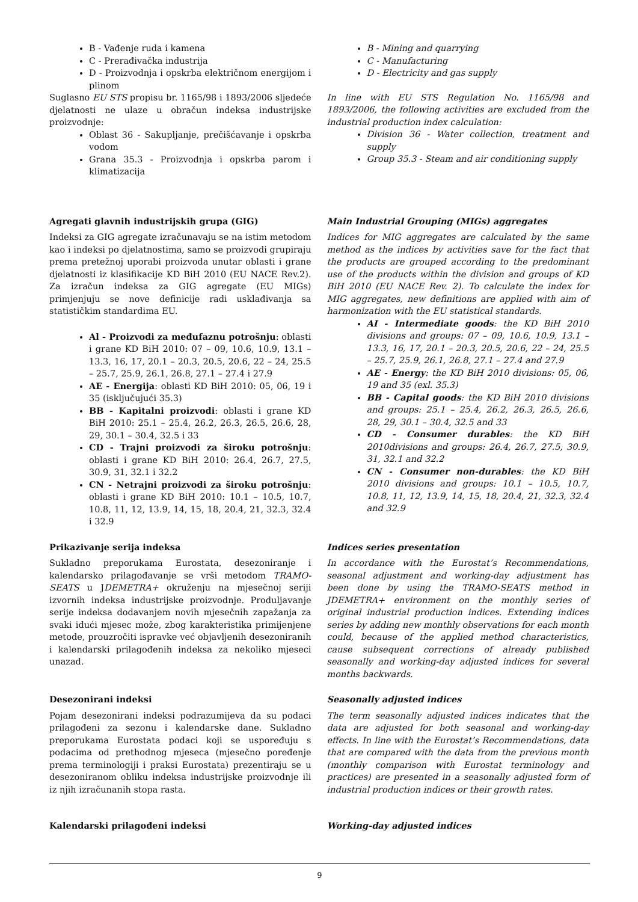B - Vađenje ruda i kamena
C - Prerađivačka industrija
D - Proizvodnja i opskrba električnom energijom i plinom
Suglasno EU STS propisu br. 1165/98 i 1893/2006 sljedeće djelatnosti ne ulaze u obračun indeksa industrijske proizvodnje:
Oblast 36 - Sakupljanje, prečišćavanje i opskrba vodom
Grana 35.3 - Proizvodnja i opskrba parom i klimatizacija
B - Mining and quarrying
C - Manufacturing
D - Electricity and gas supply
In line with EU STS Regulation No. 1165/98 and 1893/2006, the following activities are excluded from the industrial production index calculation:
Division 36 - Water collection, treatment and supply
Group 35.3 - Steam and air conditioning supply
Agregati glavnih industrijskih grupa (GIG)
Indeksi za GIG agregate izračunavaju se na istim metodom kao i indeksi po djelatnostima, samo se proizvodi grupiraju prema pretežnoj uporabi proizvoda unutar oblasti i grane djelatnosti iz klasifikacije KD BiH 2010 (EU NACE Rev.2). Za izračun indeksa za GIG agregate (EU MIGs) primjenjuju se nove definicije radi usklađivanja sa statističkim standardima EU.
Al - Proizvodi za međufaznu potrošnju: oblasti i grane KD BiH 2010: 07 – 09, 10.6, 10.9, 13.1 – 13.3, 16, 17, 20.1 – 20.3, 20.5, 20.6, 22 – 24, 25.5 – 25.7, 25.9, 26.1, 26.8, 27.1 – 27.4 i 27.9
AE - Energija: oblasti KD BiH 2010: 05, 06, 19 i 35 (isključujući 35.3)
BB - Kapitalni proizvodi: oblasti i grane KD BiH 2010: 25.1 – 25.4, 26.2, 26.3, 26.5, 26.6, 28, 29, 30.1 – 30.4, 32.5 i 33
CD - Trajni proizvodi za široku potrošnju: oblasti i grane KD BiH 2010: 26.4, 26.7, 27.5, 30.9, 31, 32.1 i 32.2
CN - Netrajni proizvodi za široku potrošnju: oblasti i grane KD BiH 2010: 10.1 – 10.5, 10.7, 10.8, 11, 12, 13.9, 14, 15, 18, 20.4, 21, 32.3, 32.4 i 32.9
Main Industrial Grouping (MIGs) aggregates
Indices for MIG aggregates are calculated by the same method as the indices by activities save for the fact that the products are grouped according to the predominant use of the products within the division and groups of KD BiH 2010 (EU NACE Rev. 2). To calculate the index for MIG aggregates, new definitions are applied with aim of harmonization with the EU statistical standards.
AI - Intermediate goods: the KD BiH 2010 divisions and groups: 07 – 09, 10.6, 10.9, 13.1 – 13.3, 16, 17, 20.1 – 20.3, 20.5, 20.6, 22 – 24, 25.5 – 25.7, 25.9, 26.1, 26.8, 27.1 – 27.4 and 27.9
AE - Energy: the KD BiH 2010 divisions: 05, 06, 19 and 35 (exl. 35.3)
BB - Capital goods: the KD BiH 2010 divisions and groups: 25.1 – 25.4, 26.2, 26.3, 26.5, 26.6, 28, 29, 30.1 – 30.4, 32.5 and 33
CD - Consumer durables: the KD BiH 2010divisions and groups: 26.4, 26.7, 27.5, 30.9, 31, 32.1 and 32.2
CN - Consumer non-durables: the KD BiH 2010 divisions and groups: 10.1 – 10.5, 10.7, 10.8, 11, 12, 13.9, 14, 15, 18, 20.4, 21, 32.3, 32.4 and 32.9
Prikazivanje serija indeksa
Sukladno preporukama Eurostata, desezoniranje i kalendarsko prilagođavanje se vrši metodom TRAMO-SEATS u JDEMETRA+ okruženju na mjesečnoj seriji izvornih indeksa industrijske proizvodnje. Produljavanje serije indeksa dodavanjem novih mjesečnih zapažanja za svaki idući mjesec može, zbog karakteristika primijenjene metode, prouzročiti ispravke već objavljenih desezoniranih i kalendarski prilagođenih indeksa za nekoliko mjeseci unazad.
Indices series presentation
In accordance with the Eurostat’s Recommendations, seasonal adjustment and working-day adjustment has been done by using the TRAMO-SEATS method in JDEMETRA+ environment on the monthly series of original industrial production indices. Extending indices series by adding new monthly observations for each month could, because of the applied method characteristics, cause subsequent corrections of already published seasonally and working-day adjusted indices for several months backwards.
Desezonirani indeksi
Pojam desezonirani indeksi podrazumijeva da su podaci prilagođeni za sezonu i kalendarske dane. Sukladno preporukama Eurostata podaci koji se uspoređuju s podacima od prethodnog mjeseca (mjesečno poređenje prema terminologiji i praksi Eurostata) prezentiraju se u desezoniranom obliku indeksa industrijske proizvodnje ili iz njih izračunanih stopa rasta.
Seasonally adjusted indices
The term seasonally adjusted indices indicates that the data are adjusted for both seasonal and working-day effects. In line with the Eurostat’s Recommendations, data that are compared with the data from the previous month (monthly comparison with Eurostat terminology and practices) are presented in a seasonally adjusted form of industrial production indices or their growth rates.
Kalendarski prilagođeni indeksi Working-day adjusted indices
9